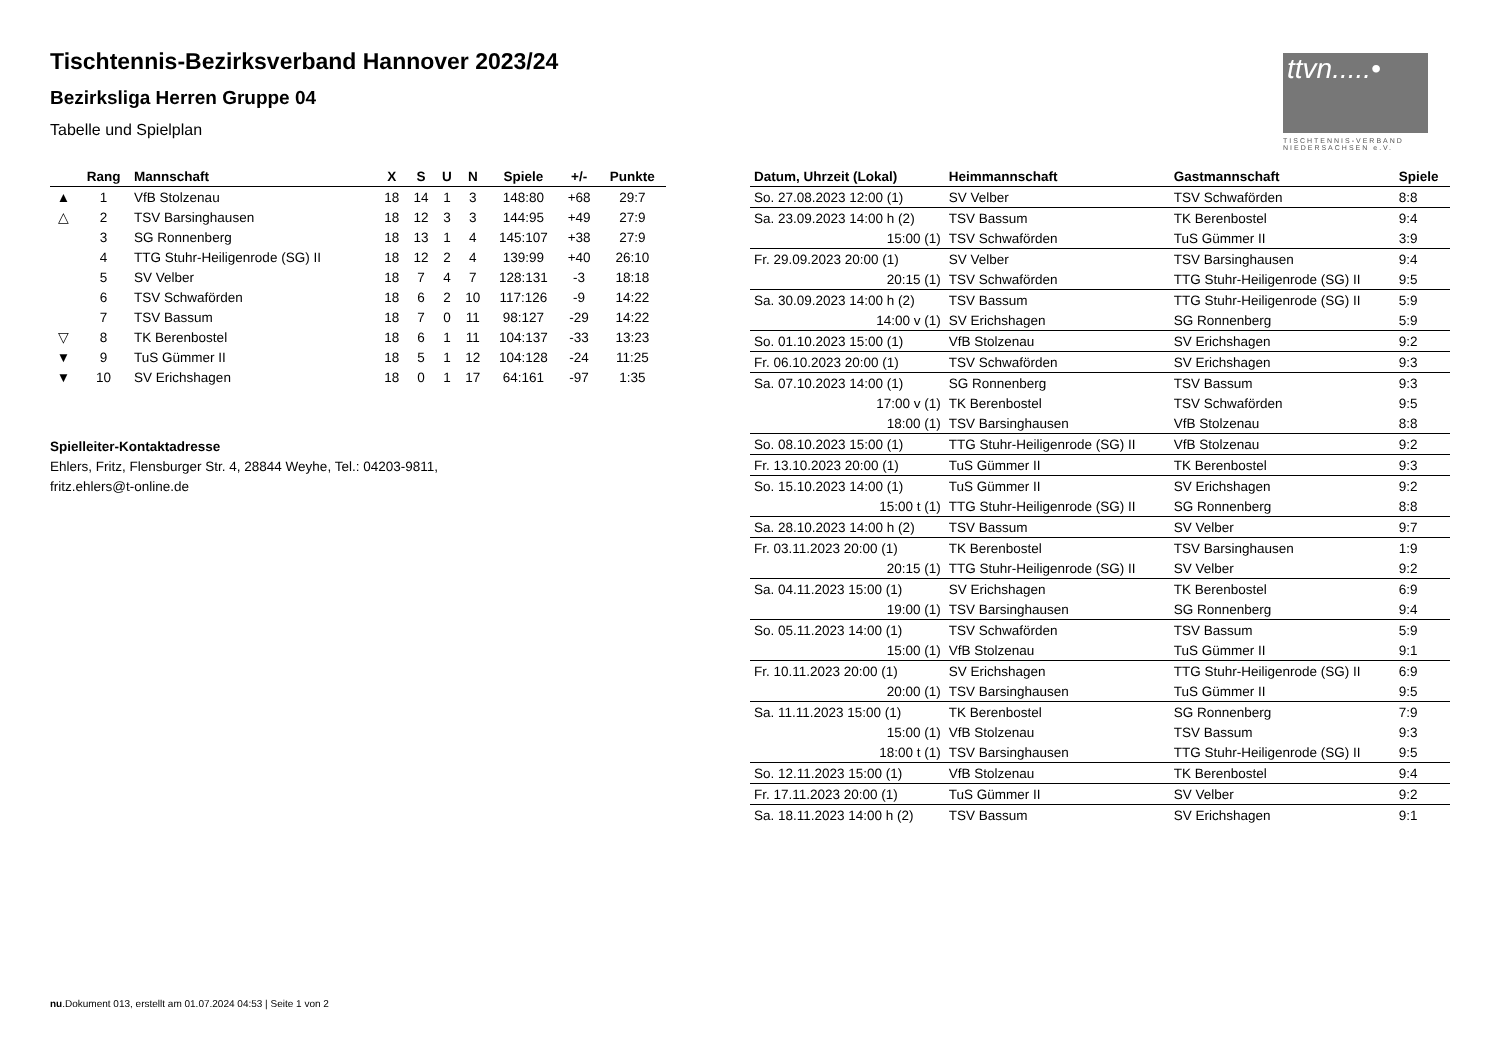ttvn.....•
TISCHTENNIS-VERBAND NIEDERSACHSEN e.V.
Tischtennis-Bezirksverband Hannover 2023/24
Bezirksliga Herren Gruppe 04
Tabelle und Spielplan
| | Rang | Mannschaft | X | S | U | N | Spiele | +/- | Punkte |
| --- | --- | --- | --- | --- | --- | --- | --- | --- | --- |
| ▲ | 1 | VfB Stolzenau | 18 | 14 | 1 | 3 | 148:80 | +68 | 29:7 |
| △ | 2 | TSV Barsinghausen | 18 | 12 | 3 | 3 | 144:95 | +49 | 27:9 |
| | 3 | SG Ronnenberg | 18 | 13 | 1 | 4 | 145:107 | +38 | 27:9 |
| | 4 | TTG Stuhr-Heiligenrode (SG) II | 18 | 12 | 2 | 4 | 139:99 | +40 | 26:10 |
| | 5 | SV Velber | 18 | 7 | 4 | 7 | 128:131 | -3 | 18:18 |
| | 6 | TSV Schwaförden | 18 | 6 | 2 | 10 | 117:126 | -9 | 14:22 |
| | 7 | TSV Bassum | 18 | 7 | 0 | 11 | 98:127 | -29 | 14:22 |
| ▽ | 8 | TK Berenbostel | 18 | 6 | 1 | 11 | 104:137 | -33 | 13:23 |
| ▼ | 9 | TuS Gümmer II | 18 | 5 | 1 | 12 | 104:128 | -24 | 11:25 |
| ▼ | 10 | SV Erichshagen | 18 | 0 | 1 | 17 | 64:161 | -97 | 1:35 |
Spielleiter-Kontaktadresse
Ehlers, Fritz, Flensburger Str. 4, 28844 Weyhe, Tel.: 04203-9811,
fritz.ehlers@t-online.de
| Datum, Uhrzeit (Lokal) | Heimmannschaft | Gastmannschaft | Spiele |
| --- | --- | --- | --- |
| So. 27.08.2023 12:00 (1) | SV Velber | TSV Schwaförden | 8:8 |
| Sa. 23.09.2023 14:00 h (2) | TSV Bassum | TK Berenbostel | 9:4 |
| 15:00 (1) | TSV Schwaförden | TuS Gümmer II | 3:9 |
| Fr. 29.09.2023 20:00 (1) | SV Velber | TSV Barsinghausen | 9:4 |
| 20:15 (1) | TSV Schwaförden | TTG Stuhr-Heiligenrode (SG) II | 9:5 |
| Sa. 30.09.2023 14:00 h (2) | TSV Bassum | TTG Stuhr-Heiligenrode (SG) II | 5:9 |
| 14:00 v (1) | SV Erichshagen | SG Ronnenberg | 5:9 |
| So. 01.10.2023 15:00 (1) | VfB Stolzenau | SV Erichshagen | 9:2 |
| Fr. 06.10.2023 20:00 (1) | TSV Schwaförden | SV Erichshagen | 9:3 |
| Sa. 07.10.2023 14:00 (1) | SG Ronnenberg | TSV Bassum | 9:3 |
| 17:00 v (1) | TK Berenbostel | TSV Schwaförden | 9:5 |
| 18:00 (1) | TSV Barsinghausen | VfB Stolzenau | 8:8 |
| So. 08.10.2023 15:00 (1) | TTG Stuhr-Heiligenrode (SG) II | VfB Stolzenau | 9:2 |
| Fr. 13.10.2023 20:00 (1) | TuS Gümmer II | TK Berenbostel | 9:3 |
| So. 15.10.2023 14:00 (1) | TuS Gümmer II | SV Erichshagen | 9:2 |
| 15:00 t (1) | TTG Stuhr-Heiligenrode (SG) II | SG Ronnenberg | 8:8 |
| Sa. 28.10.2023 14:00 h (2) | TSV Bassum | SV Velber | 9:7 |
| Fr. 03.11.2023 20:00 (1) | TK Berenbostel | TSV Barsinghausen | 1:9 |
| 20:15 (1) | TTG Stuhr-Heiligenrode (SG) II | SV Velber | 9:2 |
| Sa. 04.11.2023 15:00 (1) | SV Erichshagen | TK Berenbostel | 6:9 |
| 19:00 (1) | TSV Barsinghausen | SG Ronnenberg | 9:4 |
| So. 05.11.2023 14:00 (1) | TSV Schwaförden | TSV Bassum | 5:9 |
| 15:00 (1) | VfB Stolzenau | TuS Gümmer II | 9:1 |
| Fr. 10.11.2023 20:00 (1) | SV Erichshagen | TTG Stuhr-Heiligenrode (SG) II | 6:9 |
| 20:00 (1) | TSV Barsinghausen | TuS Gümmer II | 9:5 |
| Sa. 11.11.2023 15:00 (1) | TK Berenbostel | SG Ronnenberg | 7:9 |
| 15:00 (1) | VfB Stolzenau | TSV Bassum | 9:3 |
| 18:00 t (1) | TSV Barsinghausen | TTG Stuhr-Heiligenrode (SG) II | 9:5 |
| So. 12.11.2023 15:00 (1) | VfB Stolzenau | TK Berenbostel | 9:4 |
| Fr. 17.11.2023 20:00 (1) | TuS Gümmer II | SV Velber | 9:2 |
| Sa. 18.11.2023 14:00 h (2) | TSV Bassum | SV Erichshagen | 9:1 |
nu.Dokument 013, erstellt am 01.07.2024 04:53 | Seite 1 von 2